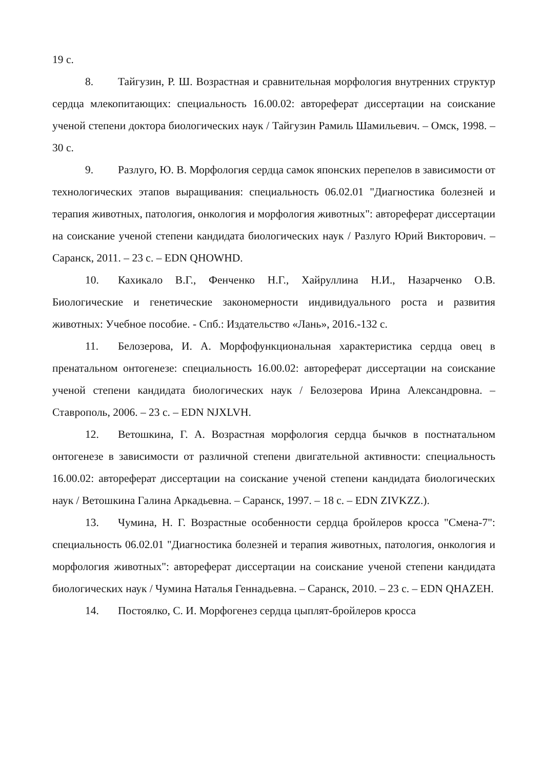19 с.
8. Тайгузин, Р. Ш. Возрастная и сравнительная морфология внутренних структур сердца млекопитающих: специальность 16.00.02: автореферат диссертации на соискание ученой степени доктора биологических наук / Тайгузин Рамиль Шамильевич. – Омск, 1998. – 30 с.
9. Разлуго, Ю. В. Морфология сердца самок японских перепелов в зависимости от технологических этапов выращивания: специальность 06.02.01 "Диагностика болезней и терапия животных, патология, онкология и морфология животных": автореферат диссертации на соискание ученой степени кандидата биологических наук / Разлуго Юрий Викторович. – Саранск, 2011. – 23 с. – EDN QHOWHD.
10. Кахикало В.Г., Фенченко Н.Г., Хайруллина Н.И., Назарченко О.В. Биологические и генетические закономерности индивидуального роста и развития животных: Учебное пособие. - Спб.: Издательство «Лань», 2016.-132 с.
11. Белозерова, И. А. Морфофункциональная характеристика сердца овец в пренатальном онтогенезе: специальность 16.00.02: автореферат диссертации на соискание ученой степени кандидата биологических наук / Белозерова Ирина Александровна. – Ставрополь, 2006. – 23 с. – EDN NJXLVH.
12. Ветошкина, Г. А. Возрастная морфология сердца бычков в постнатальном онтогенезе в зависимости от различной степени двигательной активности: специальность 16.00.02: автореферат диссертации на соискание ученой степени кандидата биологических наук / Ветошкина Галина Аркадьевна. – Саранск, 1997. – 18 с. – EDN ZIVKZZ.).
13. Чумина, Н. Г. Возрастные особенности сердца бройлеров кросса "Смена-7": специальность 06.02.01 "Диагностика болезней и терапия животных, патология, онкология и морфология животных": автореферат диссертации на соискание ученой степени кандидата биологических наук / Чумина Наталья Геннадьевна. – Саранск, 2010. – 23 с. – EDN QHAZEH.
14. Постоялко, С. И. Морфогенез сердца цыплят-бройлеров кросса